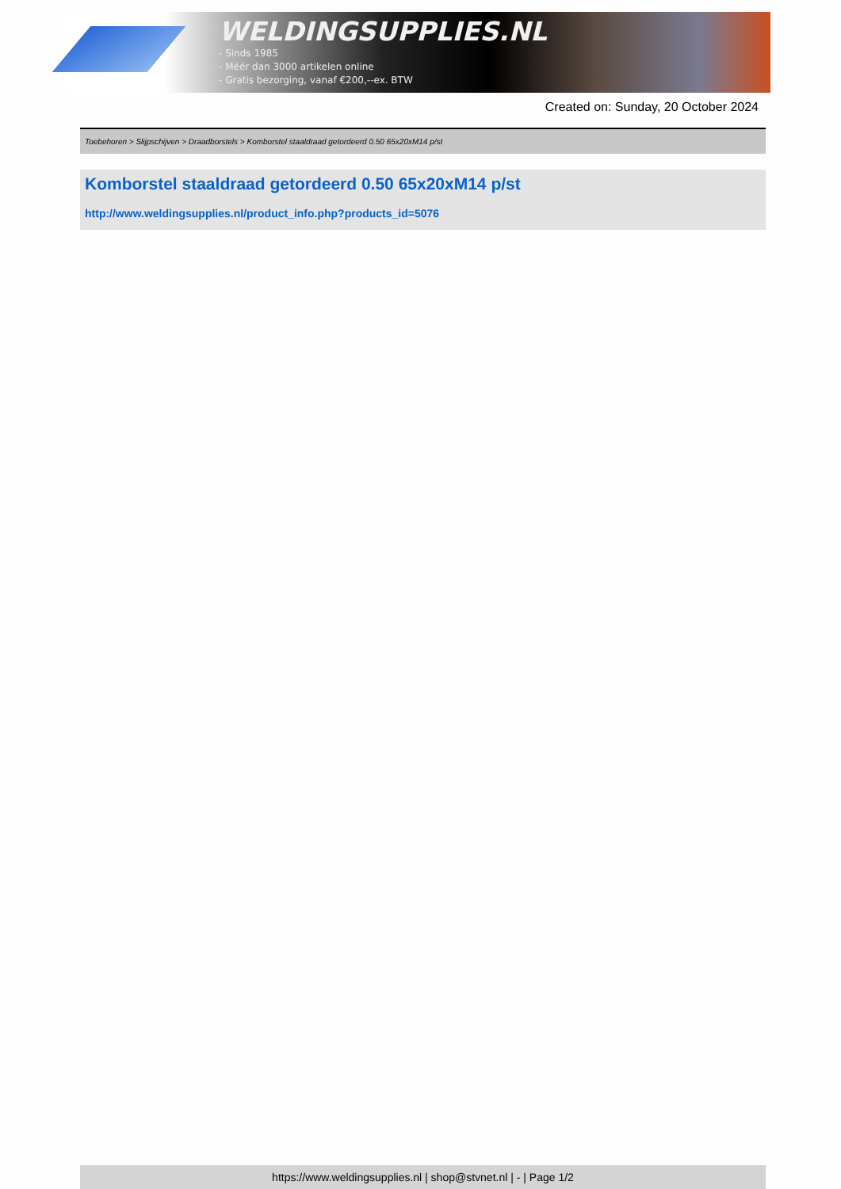WELDINGSUPPLIES.NL
- Sinds 1985
- Méér dan 3000 artikelen online
- Gratis bezorging, vanaf €200,--ex. BTW
Created on: Sunday, 20 October 2024
Toebehoren > Slijpschijven > Draadborstels > Komborstel staaldraad getordeerd 0.50 65x20xM14 p/st
Komborstel staaldraad getordeerd 0.50 65x20xM14 p/st
http://www.weldingsupplies.nl/product_info.php?products_id=5076
https://www.weldingsupplies.nl | shop@stvnet.nl | - | Page 1/2